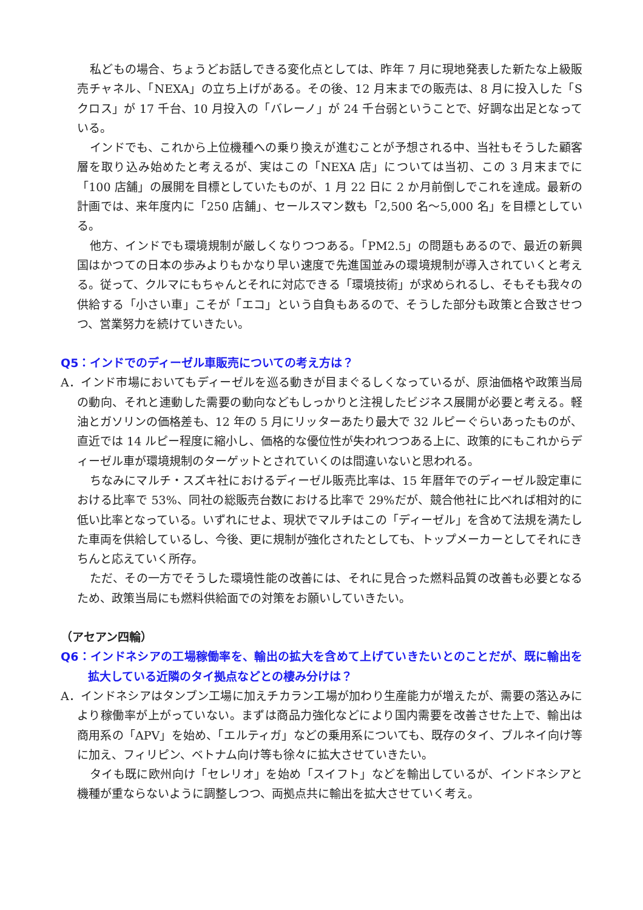私どもの場合、ちょうどお話しできる変化点としては、昨年 7 月に現地発表した新たな上級販売チャネル、「NEXA」の立ち上げがある。その後、12 月末までの販売は、8 月に投入した「S クロス」が 17 千台、10 月投入の「バレーノ」が 24 千台弱ということで、好調な出足となっている。
インドでも、これから上位機種への乗り換えが進むことが予想される中、当社もそうした顧客層を取り込み始めたと考えるが、実はこの「NEXA 店」については当初、この 3 月末までに「100 店舗」の展開を目標としていたものが、1 月 22 日に 2 か月前倒しでこれを達成。最新の計画では、来年度内に「250 店舗」、セールスマン数も「2,500 名～5,000 名」を目標としている。
他方、インドでも環境規制が厳しくなりつつある。「PM2.5」の問題もあるので、最近の新興国はかつての日本の歩みよりもかなり早い速度で先進国並みの環境規制が導入されていくと考える。従って、クルマにもちゃんとそれに対応できる「環境技術」が求められるし、そもそも我々の供給する「小さい車」こそが「エコ」という自負もあるので、そうした部分も政策と合致させつつ、営業努力を続けていきたい。
Q5：インドでのディーゼル車販売についての考え方は？
A．インド市場においてもディーゼルを巡る動きが目まぐるしくなっているが、原油価格や政策当局の動向、それと連動した需要の動向などもしっかりと注視したビジネス展開が必要と考える。軽油とガソリンの価格差も、12 年の 5 月にリッターあたり最大で 32 ルピーぐらいあったものが、直近では 14 ルピー程度に縮小し、価格的な優位性が失われつつある上に、政策的にもこれからディーゼル車が環境規制のターゲットとされていくのは間違いないと思われる。
ちなみにマルチ・スズキ社におけるディーゼル販売比率は、15 年暦年でのディーゼル設定車における比率で 53%、同社の総販売台数における比率で 29%だが、競合他社に比べれば相対的に低い比率となっている。いずれにせよ、現状でマルチはこの「ディーゼル」を含めて法規を満たした車両を供給しているし、今後、更に規制が強化されたとしても、トップメーカーとしてそれにきちんと応えていく所存。
ただ、その一方でそうした環境性能の改善には、それに見合った燃料品質の改善も必要となるため、政策当局にも燃料供給面での対策をお願いしていきたい。
（アセアン四輪）
Q6：インドネシアの工場稼働率を、輸出の拡大を含めて上げていきたいとのことだが、既に輸出を拡大している近隣のタイ拠点などとの棲み分けは？
A．インドネシアはタンブン工場に加えチカラン工場が加わり生産能力が増えたが、需要の落込みにより稼働率が上がっていない。まずは商品力強化などにより国内需要を改善させた上で、輸出は商用系の「APV」を始め、「エルティガ」などの乗用系についても、既存のタイ、ブルネイ向け等に加え、フィリピン、ベトナム向け等も徐々に拡大させていきたい。
タイも既に欧州向け「セレリオ」を始め「スイフト」などを輸出しているが、インドネシアと機種が重ならないように調整しつつ、両拠点共に輸出を拡大させていく考え。